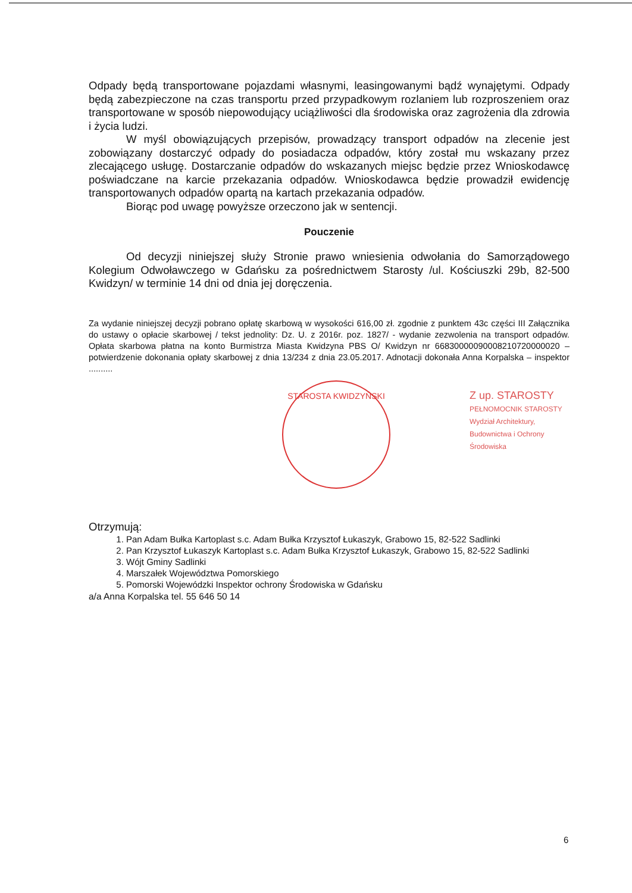Odpady będą transportowane pojazdami własnymi, leasingowanymi bądź wynajętymi. Odpady będą zabezpieczone na czas transportu przed przypadkowym rozlaniem lub rozproszeniem oraz transportowane w sposób niepowodujący uciążliwości dla środowiska oraz zagrożenia dla zdrowia i życia ludzi.
W myśl obowiązujących przepisów, prowadzący transport odpadów na zlecenie jest zobowiązany dostarczyć odpady do posiadacza odpadów, który został mu wskazany przez zlecającego usługę. Dostarczanie odpadów do wskazanych miejsc będzie przez Wnioskodawcę poświadczane na karcie przekazania odpadów. Wnioskodawca będzie prowadził ewidencję transportowanych odpadów opartą na kartach przekazania odpadów.
Biorąc pod uwagę powyższe orzeczono jak w sentencji.
Pouczenie
Od decyzji niniejszej służy Stronie prawo wniesienia odwołania do Samorządowego Kolegium Odwoławczego w Gdańsku za pośrednictwem Starosty /ul. Kościuszki 29b, 82-500 Kwidzyn/ w terminie 14 dni od dnia jej doręczenia.
Za wydanie niniejszej decyzji pobrano opłatę skarbową w wysokości 616,00 zł. zgodnie z punktem 43c części III Załącznika do ustawy o opłacie skarbowej / tekst jednolity: Dz. U. z 2016r. poz. 1827/ - wydanie zezwolenia na transport odpadów. Opłata skarbowa płatna na konto Burmistrza Miasta Kwidzyna PBS O/ Kwidzyn nr 66830000090008210720000020 – potwierdzenie dokonania opłaty skarbowej z dnia 13/234 z dnia 23.05.2017. Adnotacji dokonała Anna Korpalska – inspektor ..........
STAROSTA KWIDZYŃSKI
Z up. STAROSTY
PEŁNOMOCNIK STAROSTY
Wydział Architektury, Budownictwa i Ochrony Środowiska
Otrzymują:
1. Pan Adam Bułka Kartoplast s.c. Adam Bułka Krzysztof Łukaszyk, Grabowo 15, 82-522 Sadlinki
2. Pan Krzysztof Łukaszyk Kartoplast s.c. Adam Bułka Krzysztof Łukaszyk, Grabowo 15, 82-522 Sadlinki
3. Wójt Gminy Sadlinki
4. Marszałek Województwa Pomorskiego
5. Pomorski Wojewódzki Inspektor ochrony Środowiska w Gdańsku
a/a Anna Korpalska tel. 55 646 50 14
6